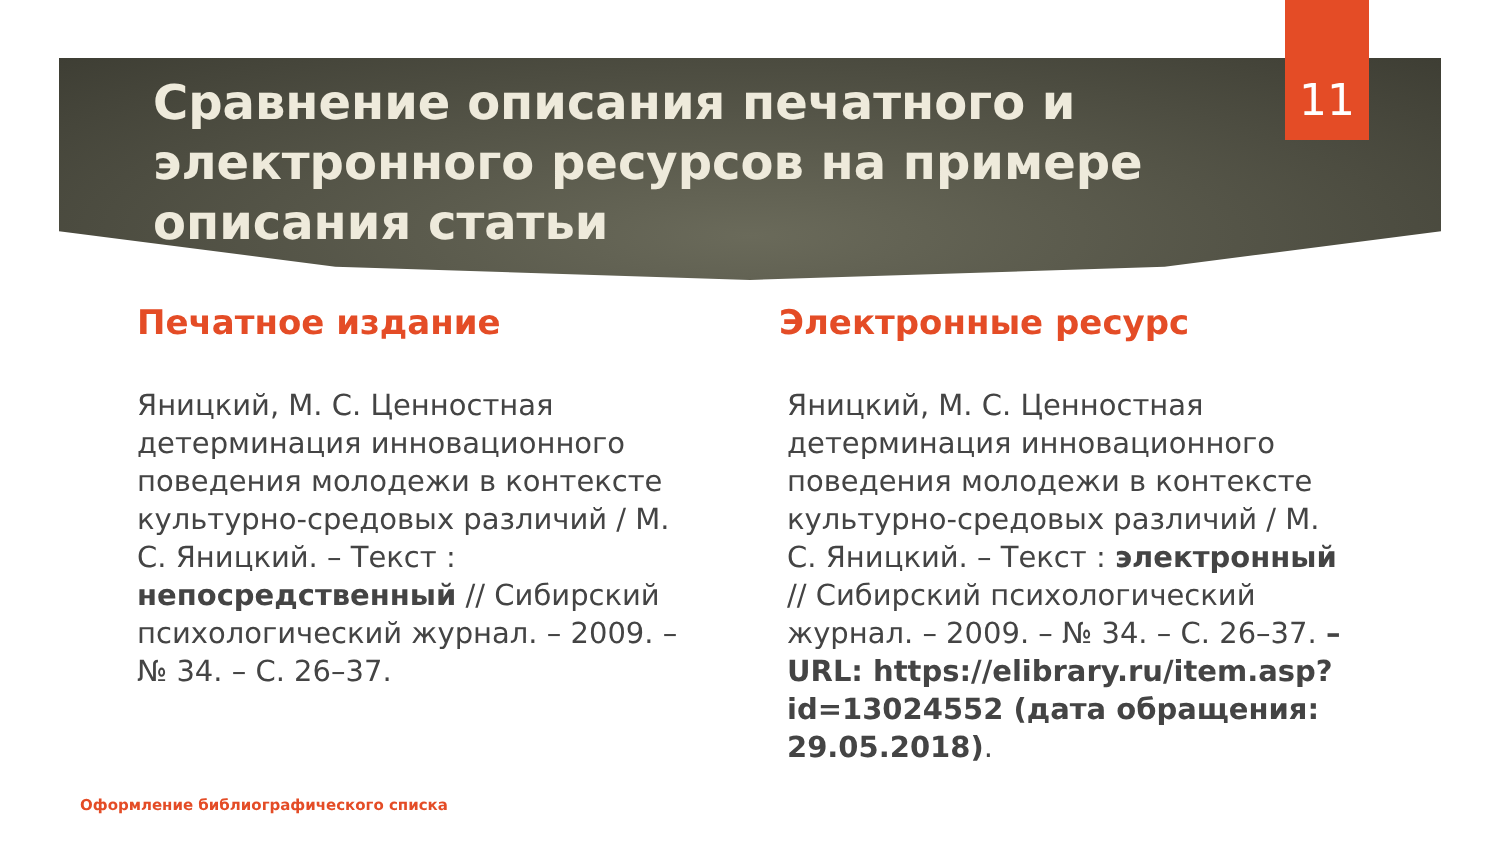11
Сравнение описания печатного и электронного ресурсов на примере описания статьи
Печатное издание
Яницкий, М. С. Ценностная детерминация инновационного поведения молодежи в контексте культурно-средовых различий / М. С. Яницкий. – Текст : непосредственный // Сибирский психологический журнал. – 2009. – № 34. – С. 26–37.
Электронные ресурс
Яницкий, М. С. Ценностная детерминация инновационного поведения молодежи в контексте культурно-средовых различий / М. С. Яницкий. – Текст : электронный // Сибирский психологический журнал. – 2009. – № 34. – С. 26–37. – URL: https://elibrary.ru/item.asp?id=13024552 (дата обращения: 29.05.2018).
Оформление библиографического списка